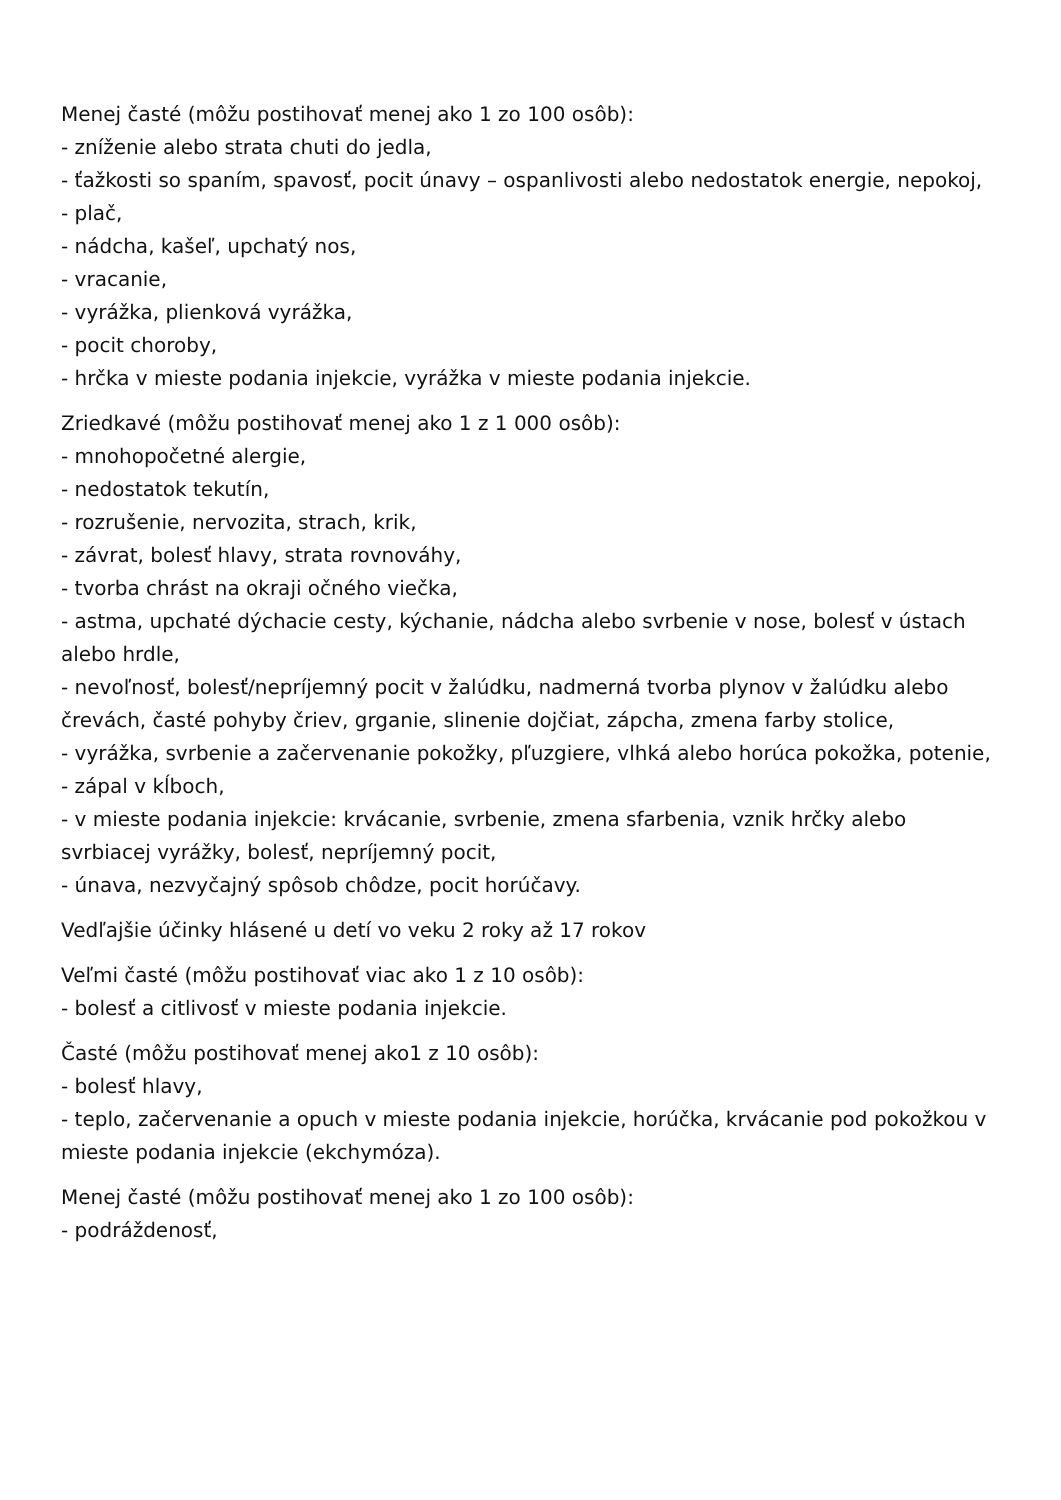Menej časté (môžu postihovať menej ako 1 zo 100 osôb):
- zníženie alebo strata chuti do jedla,
- ťažkosti so spaním, spavosť, pocit únavy – ospanlivosti alebo nedostatok energie, nepokoj,
- plač,
- nádcha, kašeľ, upchatý nos,
- vracanie,
- vyrážka, plienková vyrážka,
- pocit choroby,
- hrčka v mieste podania injekcie, vyrážka v mieste podania injekcie.
Zriedkavé (môžu postihovať menej ako 1 z 1 000 osôb):
- mnohopočetné alergie,
- nedostatok tekutín,
- rozrušenie, nervozita, strach, krik,
- závrat, bolesť hlavy, strata rovnováhy,
- tvorba chrást na okraji očného viečka,
- astma, upchaté dýchacie cesty, kýchanie, nádcha alebo svrbenie v nose, bolesť v ústach alebo hrdle,
- nevoľnosť, bolesť/nepríjemný pocit v žalúdku, nadmerná tvorba plynov v žalúdku alebo črevách, časté pohyby čriev, grganie, slinenie dojčiat, zápcha, zmena farby stolice,
- vyrážka, svrbenie a začervenanie pokožky, pľuzgiere, vlhká alebo horúca pokožka, potenie,
- zápal v kĺboch,
- v mieste podania injekcie: krvácanie, svrbenie, zmena sfarbenia, vznik hrčky alebo svrbiacej vyrážky, bolesť, nepríjemný pocit,
- únava, nezvyčajný spôsob chôdze, pocit horúčavy.
Vedľajšie účinky hlásené u detí vo veku 2 roky až 17 rokov
Veľmi časté (môžu postihovať viac ako 1 z 10 osôb):
- bolesť a citlivosť v mieste podania injekcie.
Časté (môžu postihovať menej ako1 z 10 osôb):
- bolesť hlavy,
- teplo, začervenanie a opuch v mieste podania injekcie, horúčka, krvácanie pod pokožkou v mieste podania injekcie (ekchymóza).
Menej časté (môžu postihovať menej ako 1 zo 100 osôb):
- podráždenosť,